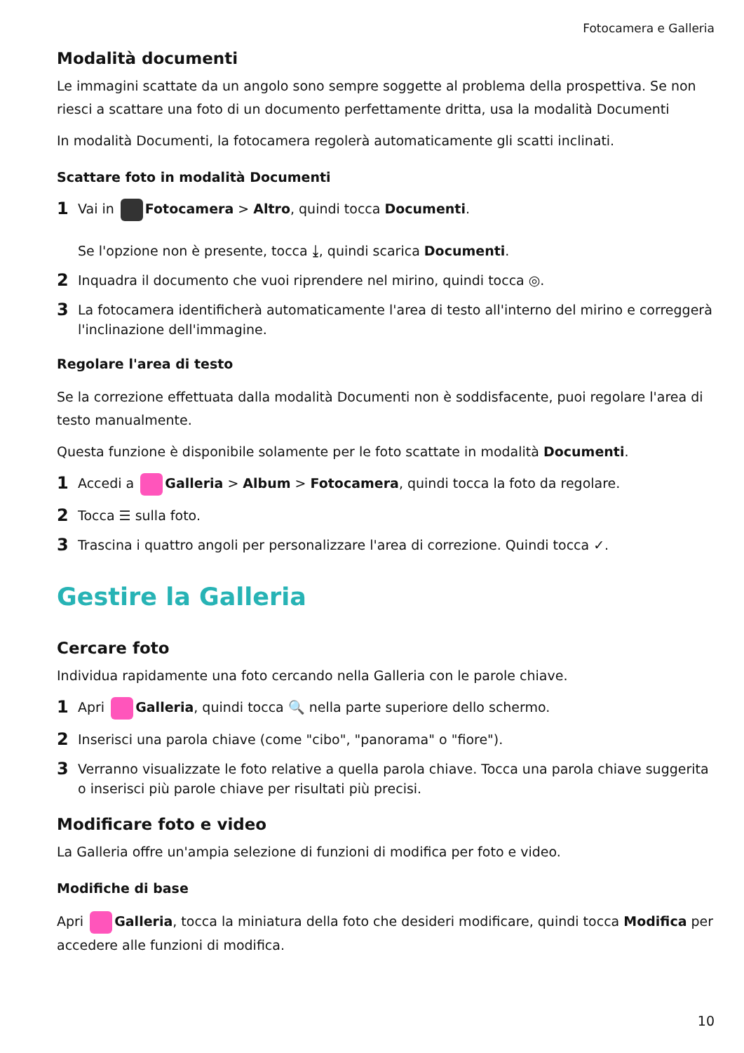Fotocamera e Galleria
Modalità documenti
Le immagini scattate da un angolo sono sempre soggette al problema della prospettiva. Se non riesci a scattare una foto di un documento perfettamente dritta, usa la modalità Documenti
In modalità Documenti, la fotocamera regolerà automaticamente gli scatti inclinati.
Scattare foto in modalità Documenti
1
Vai in Fotocamera > Altro, quindi tocca Documenti.
Se l'opzione non è presente, tocca ⤓, quindi scarica Documenti.
2
Inquadra il documento che vuoi riprendere nel mirino, quindi tocca ◎.
3
La fotocamera identificherà automaticamente l'area di testo all'interno del mirino e correggerà l'inclinazione dell'immagine.
Regolare l'area di testo
Se la correzione effettuata dalla modalità Documenti non è soddisfacente, puoi regolare l'area di testo manualmente.
Questa funzione è disponibile solamente per le foto scattate in modalità Documenti.
1
Accedi a Galleria > Album > Fotocamera, quindi tocca la foto da regolare.
2
Tocca ☰ sulla foto.
3
Trascina i quattro angoli per personalizzare l'area di correzione. Quindi tocca ✓.
Gestire la Galleria
Cercare foto
Individua rapidamente una foto cercando nella Galleria con le parole chiave.
1
Apri Galleria, quindi tocca 🔍 nella parte superiore dello schermo.
2
Inserisci una parola chiave (come "cibo", "panorama" o "fiore").
3
Verranno visualizzate le foto relative a quella parola chiave. Tocca una parola chiave suggerita o inserisci più parole chiave per risultati più precisi.
Modificare foto e video
La Galleria offre un'ampia selezione di funzioni di modifica per foto e video.
Modifiche di base
Apri Galleria, tocca la miniatura della foto che desideri modificare, quindi tocca Modifica per accedere alle funzioni di modifica.
10